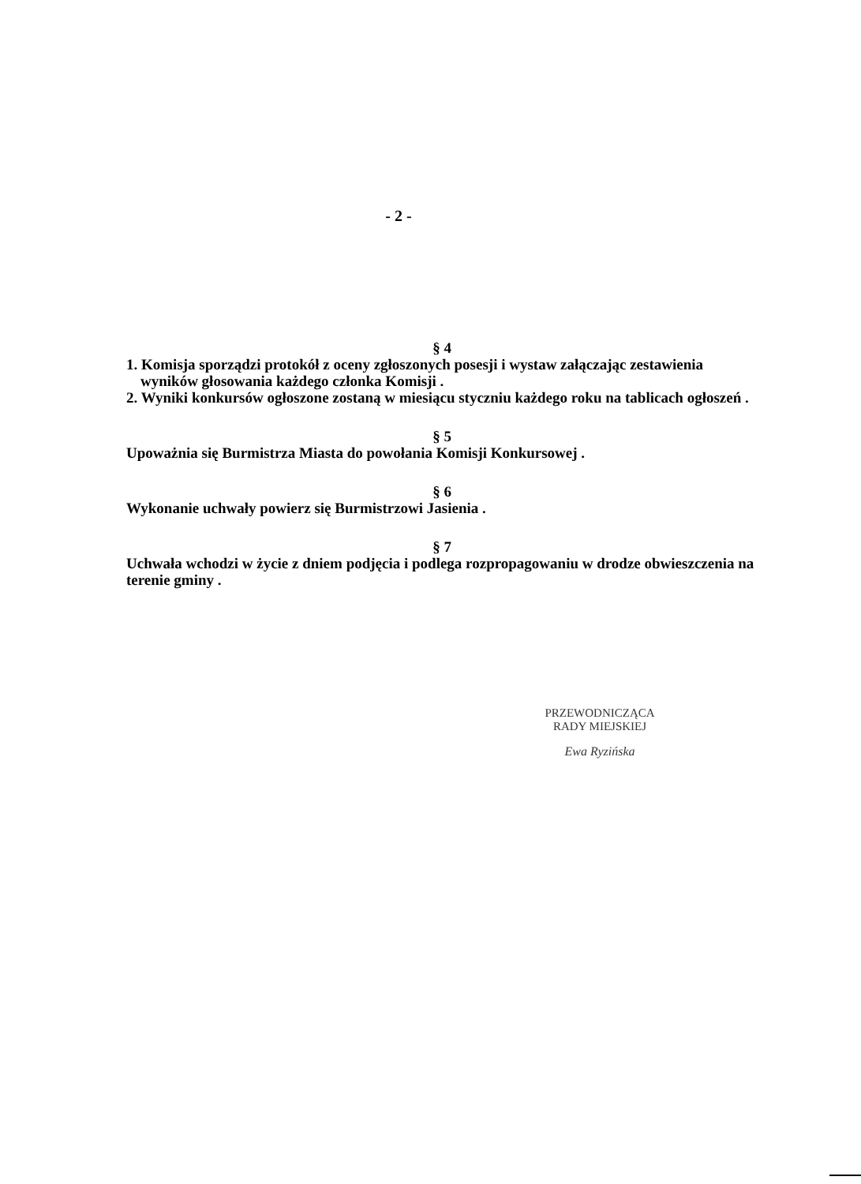- 2 -
§ 4
1. Komisja sporządzi protokół z oceny zgłoszonych posesji i wystaw załączając zestawienia wyników głosowania każdego członka Komisji .
2. Wyniki konkursów ogłoszone zostaną w miesiącu styczniu każdego roku na tablicach ogłoszeń .
§ 5
Upoważnia się Burmistrza Miasta do powołania Komisji Konkursowej .
§ 6
Wykonanie uchwały powierz się Burmistrzowi Jasienia .
§ 7
Uchwała wchodzi w życie z dniem podjęcia i podlega rozpropagowaniu w drodze obwieszczenia na terenie gminy .
PRZEWODNICZĄCA
RADY MIEJSKIEJ
Ewa Ryzińska